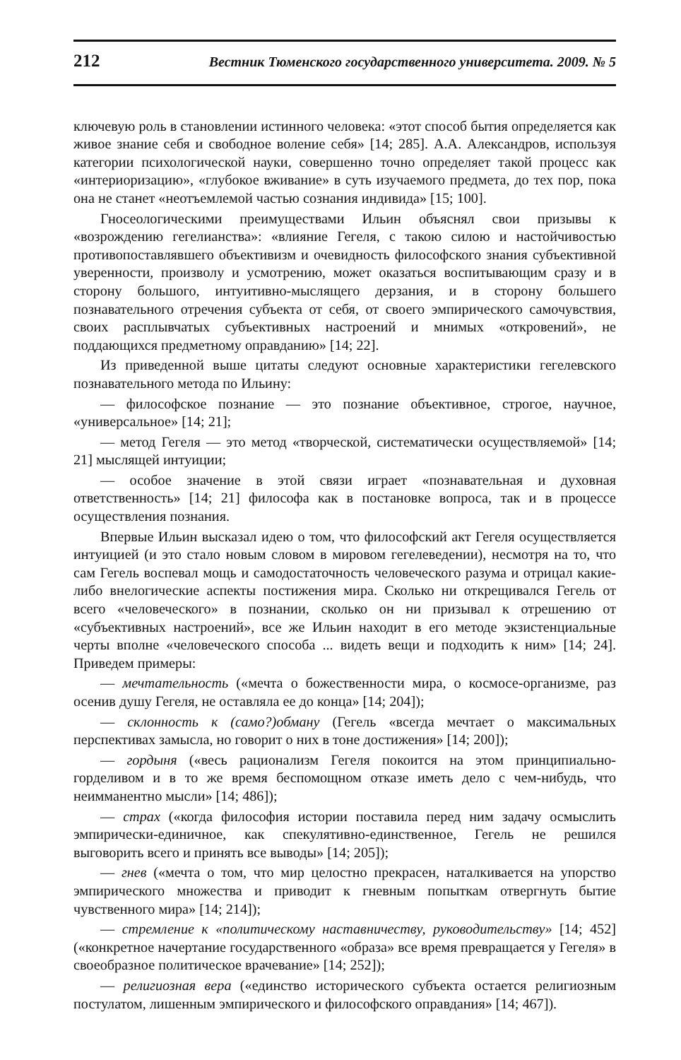212 Вестник Тюменского государственного университета. 2009. № 5
ключевую роль в становлении истинного человека: «этот способ бытия определяется как живое знание себя и свободное воление себя» [14; 285]. А.А. Александров, используя категории психологической науки, совершенно точно определяет такой процесс как «интериоризацию», «глубокое вживание» в суть изучаемого предмета, до тех пор, пока она не станет «неотъемлемой частью сознания индивида» [15; 100].
Гносеологическими преимуществами Ильин объяснял свои призывы к «возрождению гегелианства»: «влияние Гегеля, с такою силою и настойчивостью противопоставлявшего объективизм и очевидность философского знания субъективной уверенности, произволу и усмотрению, может оказаться воспитывающим сразу и в сторону большого, интуитивно-мыслящего дерзания, и в сторону большего познавательного отречения субъекта от себя, от своего эмпирического самочувствия, своих расплывчатых субъективных настроений и мнимых «откровений», не поддающихся предметному оправданию» [14; 22].
Из приведенной выше цитаты следуют основные характеристики гегелевского познавательного метода по Ильину:
— философское познание — это познание объективное, строгое, научное, «универсальное» [14; 21];
— метод Гегеля — это метод «творческой, систематически осуществляемой» [14; 21] мыслящей интуиции;
— особое значение в этой связи играет «познавательная и духовная ответственность» [14; 21] философа как в постановке вопроса, так и в процессе осуществления познания.
Впервые Ильин высказал идею о том, что философский акт Гегеля осуществляется интуицией (и это стало новым словом в мировом гегелеведении), несмотря на то, что сам Гегель воспевал мощь и самодостаточность человеческого разума и отрицал какие-либо внелогические аспекты постижения мира. Сколько ни открещивался Гегель от всего «человеческого» в познании, сколько он ни призывал к отрешению от «субъективных настроений», все же Ильин находит в его методе экзистенциальные черты вполне «человеческого способа ... видеть вещи и подходить к ним» [14; 24]. Приведем примеры:
— мечтательность («мечта о божественности мира, о космосе-организме, раз осенив душу Гегеля, не оставляла ее до конца» [14; 204]);
— склонность к (само?)обману (Гегель «всегда мечтает о максимальных перспективах замысла, но говорит о них в тоне достижения» [14; 200]);
— гордыня («весь рационализм Гегеля покоится на этом принципиально-горделивом и в то же время беспомощном отказе иметь дело с чем-нибудь, что неимманентно мысли» [14; 486]);
— страх («когда философия истории поставила перед ним задачу осмыслить эмпирически-единичное, как спекулятивно-единственное, Гегель не решился выговорить всего и принять все выводы» [14; 205]);
— гнев («мечта о том, что мир целостно прекрасен, наталкивается на упорство эмпирического множества и приводит к гневным попыткам отвергнуть бытие чувственного мира» [14; 214]);
— стремление к «политическому наставничеству, руководительству» [14; 452] («конкретное начертание государственного «образа» все время превращается у Гегеля» в своеобразное политическое врачевание» [14; 252]);
— религиозная вера («единство исторического субъекта остается религиозным постулатом, лишенным эмпирического и философского оправдания» [14; 467]).